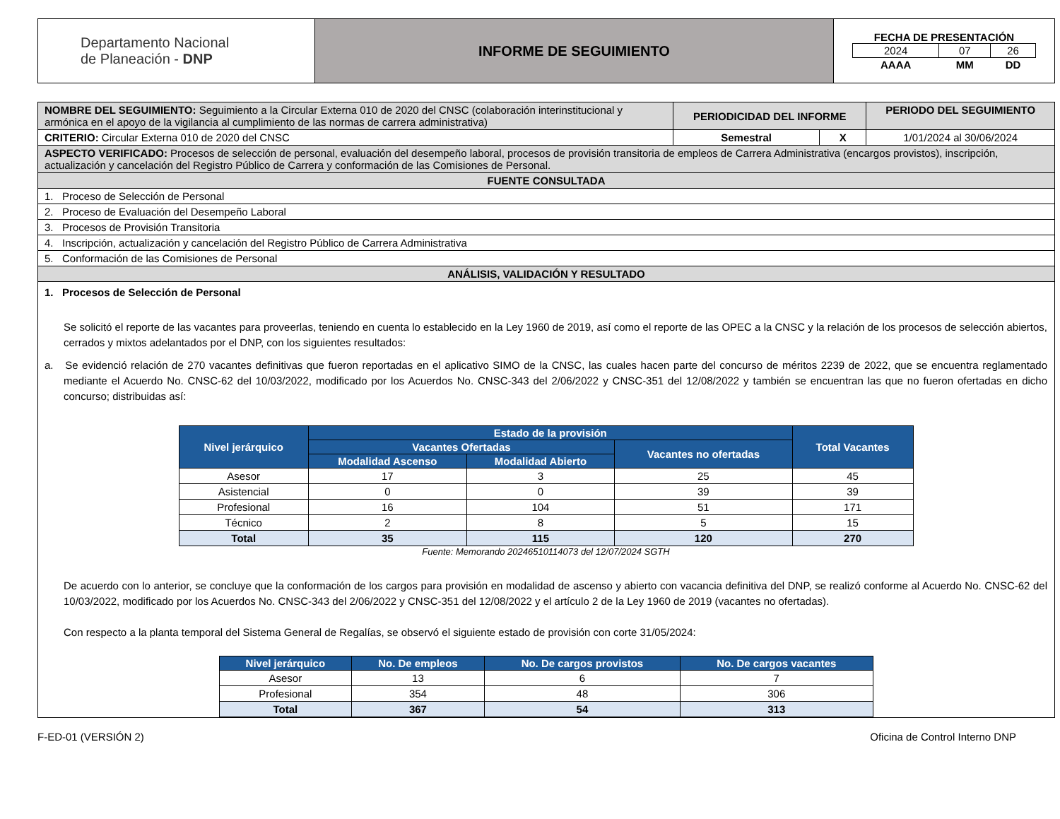| Departamento Nacional de Planeación - DNP | INFORME DE SEGUIMIENTO | FECHA DE PRESENTACIÓN / 2024 / 07 / 26 / / AAAA / MM / DD / |
| NOMBRE DEL SEGUIMIENTO: Seguimiento a la Circular Externa 010 de 2020 del CNSC (colaboración interinstitucional y armónica en el apoyo de la vigilancia al cumplimiento de las normas de carrera administrativa) | PERIODICIDAD DEL INFORME | | PERIODO DEL SEGUIMIENTO |
| CRITERIO: Circular Externa 010 de 2020 del CNSC | Semestral | X | 1/01/2024 al 30/06/2024 |
| ASPECTO VERIFICADO: Procesos de selección de personal, evaluación del desempeño laboral, procesos de provisión transitoria de empleos de Carrera Administrativa (encargos provistos), inscripción, actualización y cancelación del Registro Público de Carrera y conformación de las Comisiones de Personal. | | | |
| FUENTE CONSULTADA | | | |
| 1. Proceso de Selección de Personal | | | |
| 2. Proceso de Evaluación del Desempeño Laboral | | | |
| 3. Procesos de Provisión Transitoria | | | |
| 4. Inscripción, actualización y cancelación del Registro Público de Carrera Administrativa | | | |
| 5. Conformación de las Comisiones de Personal | | | |
| ANÁLISIS, VALIDACIÓN Y RESULTADO | | | |
| 1. Procesos de Selección de Personal Se solicitó el reporte de las vacantes para proveerlas, teniendo en cuenta lo establecido en la Ley 1960 de 2019, así como el reporte de las OPEC a la CNSC y la relación de los procesos de selección abiertos, cerrados y mixtos adelantados por el DNP, con los siguientes resultados: a. Se evidenció relación de 270 vacantes definitivas que fueron reportadas en el aplicativo SIMO de la CNSC, las cuales hacen parte del concurso de méritos 2239 de 2022, que se encuentra reglamentado mediante el Acuerdo No. CNSC-62 del 10/03/2022, modificado por los Acuerdos No. CNSC-343 del 2/06/2022 y CNSC-351 del 12/08/2022 y también se encuentran las que no fueron ofertadas en dicho concurso; distribuidas así: / Nivel jerárquico / Estado de la provisión / / / Total Vacantes / / --- / --- / --- / --- / --- / / / Vacantes Ofertadas / / Vacantes no ofertadas / / / / Modalidad Ascenso / Modalidad Abierto / / / / Asesor / 17 / 3 / 25 / 45 / / Asistencial / 0 / 0 / 39 / 39 / / Profesional / 16 / 104 / 51 / 171 / / Técnico / 2 / 8 / 5 / 15 / / Total / 35 / 115 / 120 / 270 / Fuente: Memorando 20246510114073 del 12/07/2024 SGTH De acuerdo con lo anterior, se concluye que la conformación de los cargos para provisión en modalidad de ascenso y abierto con vacancia definitiva del DNP, se realizó conforme al Acuerdo No. CNSC-62 del 10/03/2022, modificado por los Acuerdos No. CNSC-343 del 2/06/2022 y CNSC-351 del 12/08/2022 y el artículo 2 de la Ley 1960 de 2019 (vacantes no ofertadas). Con respecto a la planta temporal del Sistema General de Regalías, se observó el siguiente estado de provisión con corte 31/05/2024: / Nivel jerárquico / No. De empleos / No. De cargos provistos / No. De cargos vacantes / / --- / --- / --- / --- / / Asesor / 13 / 6 / 7 / / Profesional / 354 / 48 / 306 / / Total / 367 / 54 / 313 / | | | |
F-ED-01 (VERSIÓN 2) Oficina de Control Interno DNP